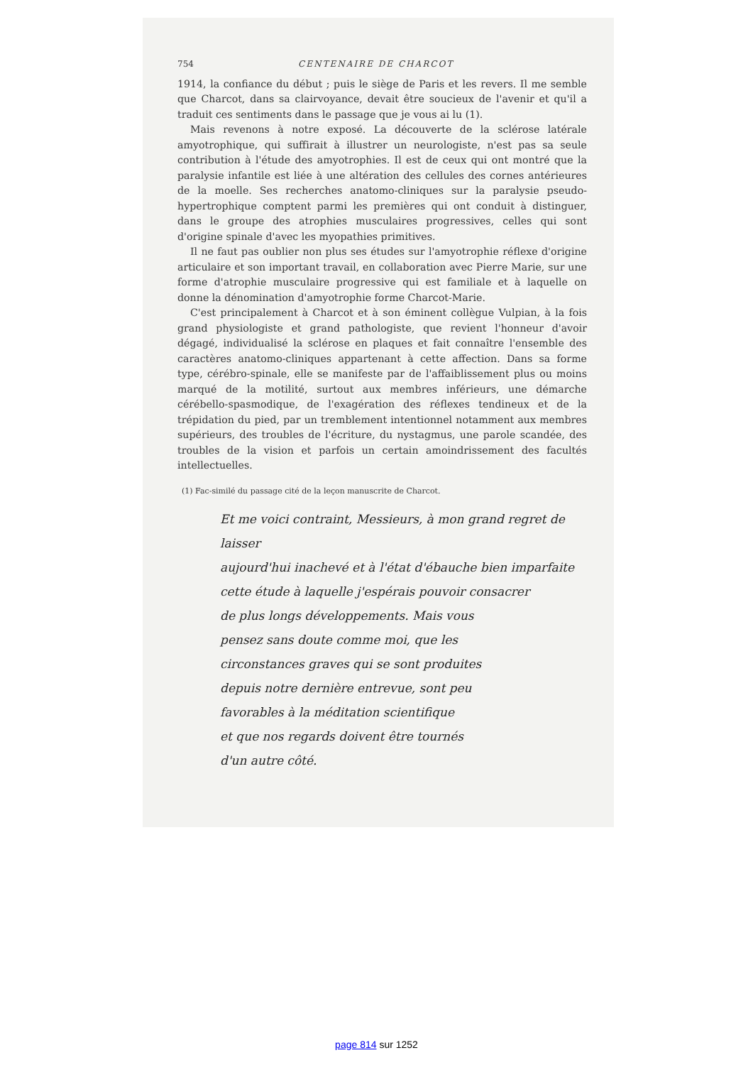754 CENTENAIRE DE CHARCOT
1914, la confiance du début ; puis le siège de Paris et les revers. Il me semble que Charcot, dans sa clairvoyance, devait être soucieux de l'avenir et qu'il a traduit ces sentiments dans le passage que je vous ai lu (1).
Mais revenons à notre exposé. La découverte de la sclérose latérale amyotrophique, qui suffirait à illustrer un neurologiste, n'est pas sa seule contribution à l'étude des amyotrophies. Il est de ceux qui ont montré que la paralysie infantile est liée à une altération des cellules des cornes antérieures de la moelle. Ses recherches anatomo-cliniques sur la paralysie pseudo-hypertrophique comptent parmi les premières qui ont conduit à distinguer, dans le groupe des atrophies musculaires progressives, celles qui sont d'origine spinale d'avec les myopathies primitives.
Il ne faut pas oublier non plus ses études sur l'amyotrophie réflexe d'origine articulaire et son important travail, en collaboration avec Pierre Marie, sur une forme d'atrophie musculaire progressive qui est familiale et à laquelle on donne la dénomination d'amyotrophie forme Charcot-Marie.
C'est principalement à Charcot et à son éminent collègue Vulpian, à la fois grand physiologiste et grand pathologiste, que revient l'honneur d'avoir dégagé, individualisé la sclérose en plaques et fait connaître l'ensemble des caractères anatomo-cliniques appartenant à cette affection. Dans sa forme type, cérébro-spinale, elle se manifeste par de l'affaiblissement plus ou moins marqué de la motilité, surtout aux membres inférieurs, une démarche cérébello-spasmodique, de l'exagération des réflexes tendineux et de la trépidation du pied, par un tremblement intentionnel notamment aux membres supérieurs, des troubles de l'écriture, du nystagmus, une parole scandée, des troubles de la vision et parfois un certain amoindrissement des facultés intellectuelles.
(1) Fac-similé du passage cité de la leçon manuscrite de Charcot.
Et me voici contraint, Messieurs, à mon grand regret de laisser
aujourd'hui inachevé et à l'état d'ébauche bien imparfaite
cette étude à laquelle j'espérais pouvoir consacrer
de plus longs développements. Mais vous
pensez sans doute comme moi, que les
circonstances graves qui se sont produites
depuis notre dernière entrevue, sont peu
favorables à la méditation scientifique
et que nos regards doivent être tournés
d'un autre côté.
page 814 sur 1252